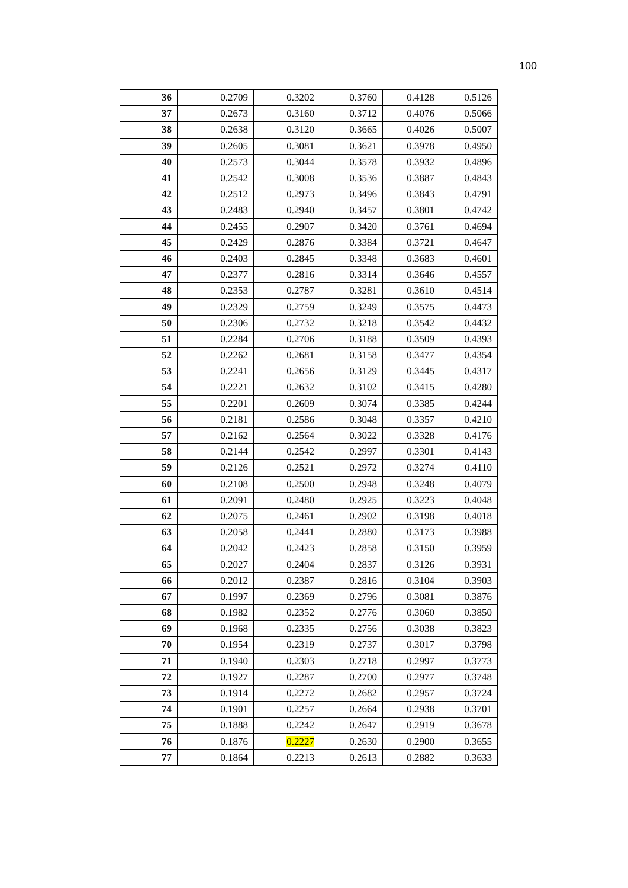100
| 36 | 0.2709 | 0.3202 | 0.3760 | 0.4128 | 0.5126 |
| 37 | 0.2673 | 0.3160 | 0.3712 | 0.4076 | 0.5066 |
| 38 | 0.2638 | 0.3120 | 0.3665 | 0.4026 | 0.5007 |
| 39 | 0.2605 | 0.3081 | 0.3621 | 0.3978 | 0.4950 |
| 40 | 0.2573 | 0.3044 | 0.3578 | 0.3932 | 0.4896 |
| 41 | 0.2542 | 0.3008 | 0.3536 | 0.3887 | 0.4843 |
| 42 | 0.2512 | 0.2973 | 0.3496 | 0.3843 | 0.4791 |
| 43 | 0.2483 | 0.2940 | 0.3457 | 0.3801 | 0.4742 |
| 44 | 0.2455 | 0.2907 | 0.3420 | 0.3761 | 0.4694 |
| 45 | 0.2429 | 0.2876 | 0.3384 | 0.3721 | 0.4647 |
| 46 | 0.2403 | 0.2845 | 0.3348 | 0.3683 | 0.4601 |
| 47 | 0.2377 | 0.2816 | 0.3314 | 0.3646 | 0.4557 |
| 48 | 0.2353 | 0.2787 | 0.3281 | 0.3610 | 0.4514 |
| 49 | 0.2329 | 0.2759 | 0.3249 | 0.3575 | 0.4473 |
| 50 | 0.2306 | 0.2732 | 0.3218 | 0.3542 | 0.4432 |
| 51 | 0.2284 | 0.2706 | 0.3188 | 0.3509 | 0.4393 |
| 52 | 0.2262 | 0.2681 | 0.3158 | 0.3477 | 0.4354 |
| 53 | 0.2241 | 0.2656 | 0.3129 | 0.3445 | 0.4317 |
| 54 | 0.2221 | 0.2632 | 0.3102 | 0.3415 | 0.4280 |
| 55 | 0.2201 | 0.2609 | 0.3074 | 0.3385 | 0.4244 |
| 56 | 0.2181 | 0.2586 | 0.3048 | 0.3357 | 0.4210 |
| 57 | 0.2162 | 0.2564 | 0.3022 | 0.3328 | 0.4176 |
| 58 | 0.2144 | 0.2542 | 0.2997 | 0.3301 | 0.4143 |
| 59 | 0.2126 | 0.2521 | 0.2972 | 0.3274 | 0.4110 |
| 60 | 0.2108 | 0.2500 | 0.2948 | 0.3248 | 0.4079 |
| 61 | 0.2091 | 0.2480 | 0.2925 | 0.3223 | 0.4048 |
| 62 | 0.2075 | 0.2461 | 0.2902 | 0.3198 | 0.4018 |
| 63 | 0.2058 | 0.2441 | 0.2880 | 0.3173 | 0.3988 |
| 64 | 0.2042 | 0.2423 | 0.2858 | 0.3150 | 0.3959 |
| 65 | 0.2027 | 0.2404 | 0.2837 | 0.3126 | 0.3931 |
| 66 | 0.2012 | 0.2387 | 0.2816 | 0.3104 | 0.3903 |
| 67 | 0.1997 | 0.2369 | 0.2796 | 0.3081 | 0.3876 |
| 68 | 0.1982 | 0.2352 | 0.2776 | 0.3060 | 0.3850 |
| 69 | 0.1968 | 0.2335 | 0.2756 | 0.3038 | 0.3823 |
| 70 | 0.1954 | 0.2319 | 0.2737 | 0.3017 | 0.3798 |
| 71 | 0.1940 | 0.2303 | 0.2718 | 0.2997 | 0.3773 |
| 72 | 0.1927 | 0.2287 | 0.2700 | 0.2977 | 0.3748 |
| 73 | 0.1914 | 0.2272 | 0.2682 | 0.2957 | 0.3724 |
| 74 | 0.1901 | 0.2257 | 0.2664 | 0.2938 | 0.3701 |
| 75 | 0.1888 | 0.2242 | 0.2647 | 0.2919 | 0.3678 |
| 76 | 0.1876 | 0.2227 | 0.2630 | 0.2900 | 0.3655 |
| 77 | 0.1864 | 0.2213 | 0.2613 | 0.2882 | 0.3633 |